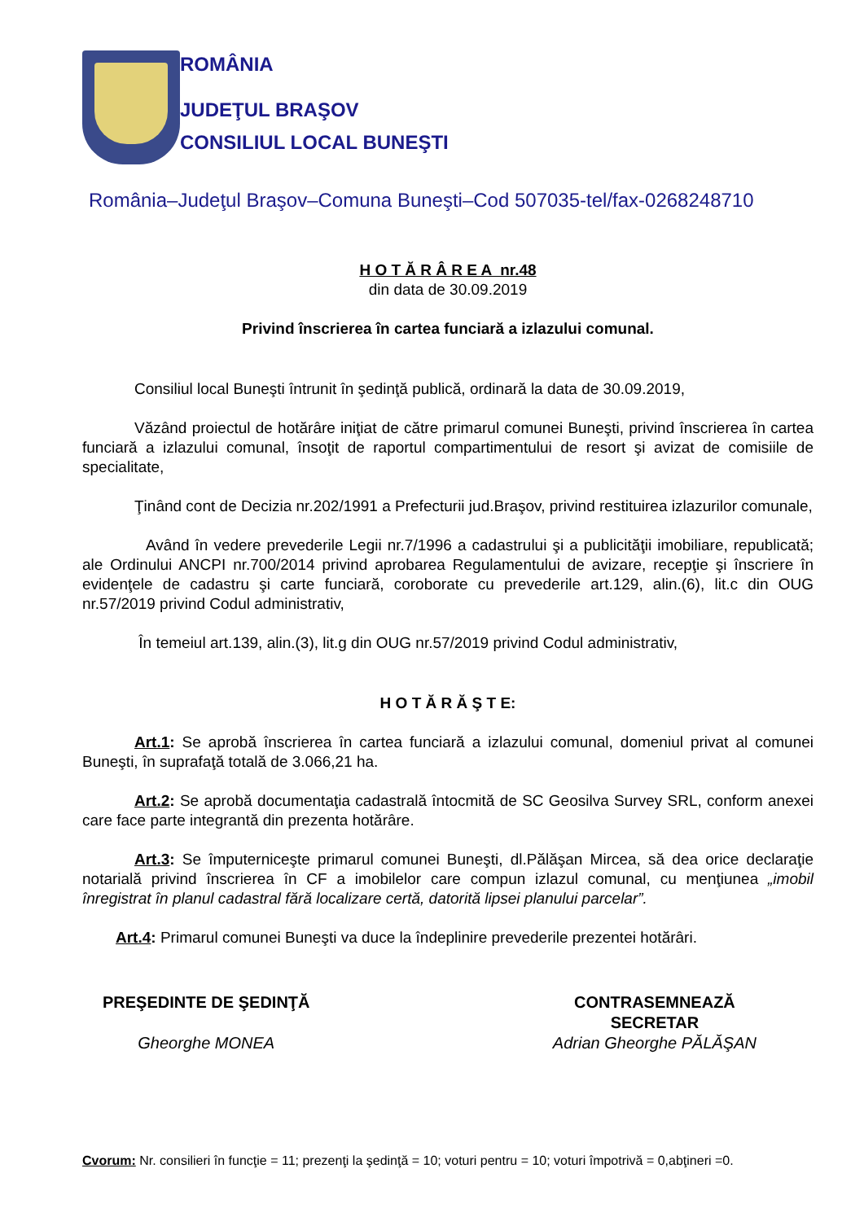ROMÂNIA
JUDEŢUL BRAŞOV
CONSILIUL LOCAL BUNEŞTI
România–Judeţul Braşov–Comuna Buneşti–Cod 507035-tel/fax-0268248710
H O T Ă R Â R E A nr.48
din data de 30.09.2019
Privind înscrierea în cartea funciară a izlazului comunal.
Consiliul local Buneşti întrunit în şedinţă publică, ordinară la data de 30.09.2019,
Văzând proiectul de hotărâre iniţiat de către primarul comunei Buneşti, privind înscrierea în cartea funciară a izlazului comunal, însoţit de raportul compartimentului de resort şi avizat de comisiile de specialitate,
Ţinând cont de Decizia nr.202/1991 a Prefecturii jud.Braşov, privind restituirea izlazurilor comunale,
Având în vedere prevederile Legii nr.7/1996 a cadastrului şi a publicităţii imobiliare, republicată; ale Ordinului ANCPI nr.700/2014 privind aprobarea Regulamentului de avizare, recepţie şi înscriere în evidenţele de cadastru şi carte funciară, coroborate cu prevederile art.129, alin.(6), lit.c din OUG nr.57/2019 privind Codul administrativ,
În temeiul art.139, alin.(3), lit.g din OUG nr.57/2019 privind Codul administrativ,
H O T Ă R Ă Ş T E:
Art.1: Se aprobă înscrierea în cartea funciară a izlazului comunal, domeniul privat al comunei Buneşti, în suprafaţă totală de 3.066,21 ha.
Art.2: Se aprobă documentaţia cadastrală întocmită de SC Geosilva Survey SRL, conform anexei care face parte integrantă din prezenta hotărâre.
Art.3: Se împuterniceşte primarul comunei Buneşti, dl.Pălăşan Mircea, să dea orice declaraţie notarială privind înscrierea în CF a imobilelor care compun izlazul comunal, cu menţiunea „imobil înregistrat în planul cadastral fără localizare certă, datorită lipsei planului parcelar”.
Art.4: Primarul comunei Buneşti va duce la îndeplinire prevederile prezentei hotărâri.
PREŞEDINTE DE ŞEDINŢĂ
Gheorghe MONEA
CONTRASEMNEAZĂ
SECRETAR
Adrian Gheorghe PĂLĂŞAN
Cvorum: Nr. consilieri în funcţie = 11; prezenţi la şedinţă = 10; voturi pentru = 10; voturi împotrivă = 0,abţineri =0.